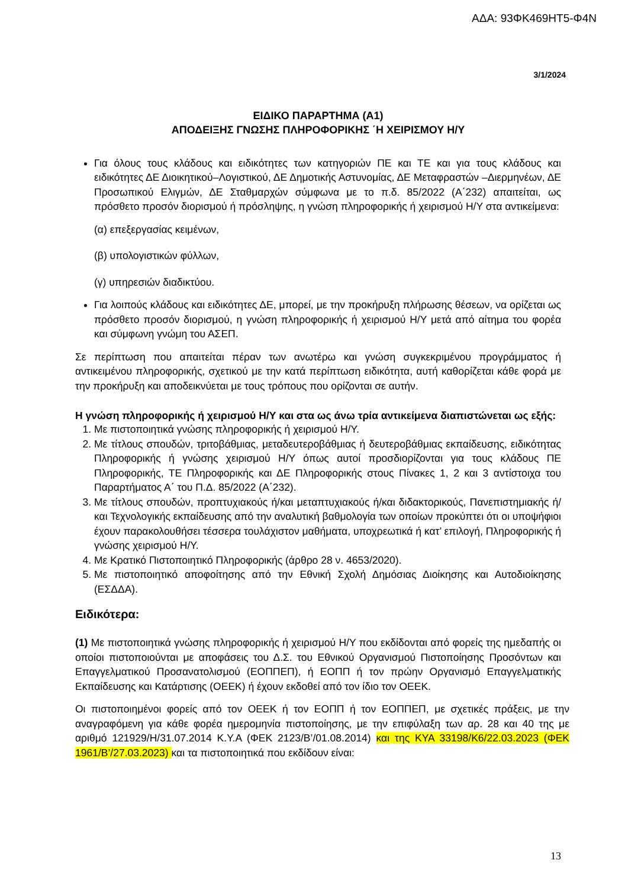ΑΔΑ: 93ΦΚ469ΗΤ5-Φ4Ν
3/1/2024
ΕΙΔΙΚΟ ΠΑΡΑΡΤΗΜΑ (Α1)
ΑΠΟΔΕΙΞΗΣ ΓΝΩΣΗΣ ΠΛΗΡΟΦΟΡΙΚΗΣ ΄Η ΧΕΙΡΙΣΜΟΥ Η/Υ
Για όλους τους κλάδους και ειδικότητες των κατηγοριών ΠΕ και ΤΕ και για τους κλάδους και ειδικότητες ΔΕ Διοικητικού–Λογιστικού, ΔΕ Δημοτικής Αστυνομίας, ΔΕ Μεταφραστών –Διερμηνέων, ΔΕ Προσωπικού Ελιγμών, ΔΕ Σταθμαρχών σύμφωνα με το π.δ. 85/2022 (Α΄232) απαιτείται, ως πρόσθετο προσόν διορισμού ή πρόσληψης, η γνώση πληροφορικής ή χειρισμού Η/Υ στα αντικείμενα:
(α) επεξεργασίας κειμένων,
(β) υπολογιστικών φύλλων,
(γ) υπηρεσιών διαδικτύου.
Για λοιπούς κλάδους και ειδικότητες ΔΕ, μπορεί, με την προκήρυξη πλήρωσης θέσεων, να ορίζεται ως πρόσθετο προσόν διορισμού, η γνώση πληροφορικής ή χειρισμού Η/Υ μετά από αίτημα του φορέα και σύμφωνη γνώμη του ΑΣΕΠ.
Σε περίπτωση που απαιτείται πέραν των ανωτέρω και γνώση συγκεκριμένου προγράμματος ή αντικειμένου πληροφορικής, σχετικού με την κατά περίπτωση ειδικότητα, αυτή καθορίζεται κάθε φορά με την προκήρυξη και αποδεικνύεται με τους τρόπους που ορίζονται σε αυτήν.
Η γνώση πληροφορικής ή χειρισμού Η/Υ και στα ως άνω τρία αντικείμενα διαπιστώνεται ως εξής:
1. Με πιστοποιητικά γνώσης πληροφορικής ή χειρισμού Η/Υ.
2. Με τίτλους σπουδών, τριτοβάθμιας, μεταδευτεροβάθμιας ή δευτεροβάθμιας εκπαίδευσης, ειδικότητας Πληροφορικής ή γνώσης χειρισμού Η/Υ όπως αυτοί προσδιορίζονται για τους κλάδους ΠΕ Πληροφορικής, ΤΕ Πληροφορικής και ΔΕ Πληροφορικής στους Πίνακες 1, 2 και 3 αντίστοιχα του Παραρτήματος Α΄ του Π.Δ. 85/2022 (Α΄232).
3. Με τίτλους σπουδών, προπτυχιακούς ή/και μεταπτυχιακούς ή/και διδακτορικούς, Πανεπιστημιακής ή/και Τεχνολογικής εκπαίδευσης από την αναλυτική βαθμολογία των οποίων προκύπτει ότι οι υποψήφιοι έχουν παρακολουθήσει τέσσερα τουλάχιστον μαθήματα, υποχρεωτικά ή κατ’ επιλογή, Πληροφορικής ή γνώσης χειρισμού Η/Υ.
4. Με Κρατικό Πιστοποιητικό Πληροφορικής (άρθρο 28 ν. 4653/2020).
5. Με πιστοποιητικό αποφοίτησης από την Εθνική Σχολή Δημόσιας Διοίκησης και Αυτοδιοίκησης (ΕΣΔΔΑ).
Ειδικότερα:
(1) Με πιστοποιητικά γνώσης πληροφορικής ή χειρισμού Η/Υ που εκδίδονται από φορείς της ημεδαπής οι οποίοι πιστοποιούνται με αποφάσεις του Δ.Σ. του Εθνικού Οργανισμού Πιστοποίησης Προσόντων και Επαγγελματικού Προσανατολισμού (ΕΟΠΠΕΠ), ή ΕΟΠΠ ή τον πρώην Οργανισμό Επαγγελματικής Εκπαίδευσης και Κατάρτισης (ΟΕΕΚ) ή έχουν εκδοθεί από τον ίδιο τον ΟΕΕΚ.
Οι πιστοποιημένοι φορείς από τον ΟΕΕΚ ή τον ΕΟΠΠ ή τον ΕΟΠΠΕΠ, με σχετικές πράξεις, με την αναγραφόμενη για κάθε φορέα ημερομηνία πιστοποίησης, με την επιφύλαξη των αρ. 28 και 40 της με αριθμό 121929/Η/31.07.2014 Κ.Υ.Α (ΦΕΚ 2123/Β’/01.08.2014) και της ΚΥΑ 33198/Κ6/22.03.2023 (ΦΕΚ 1961/Β’/27.03.2023) και τα πιστοποιητικά που εκδίδουν είναι:
13